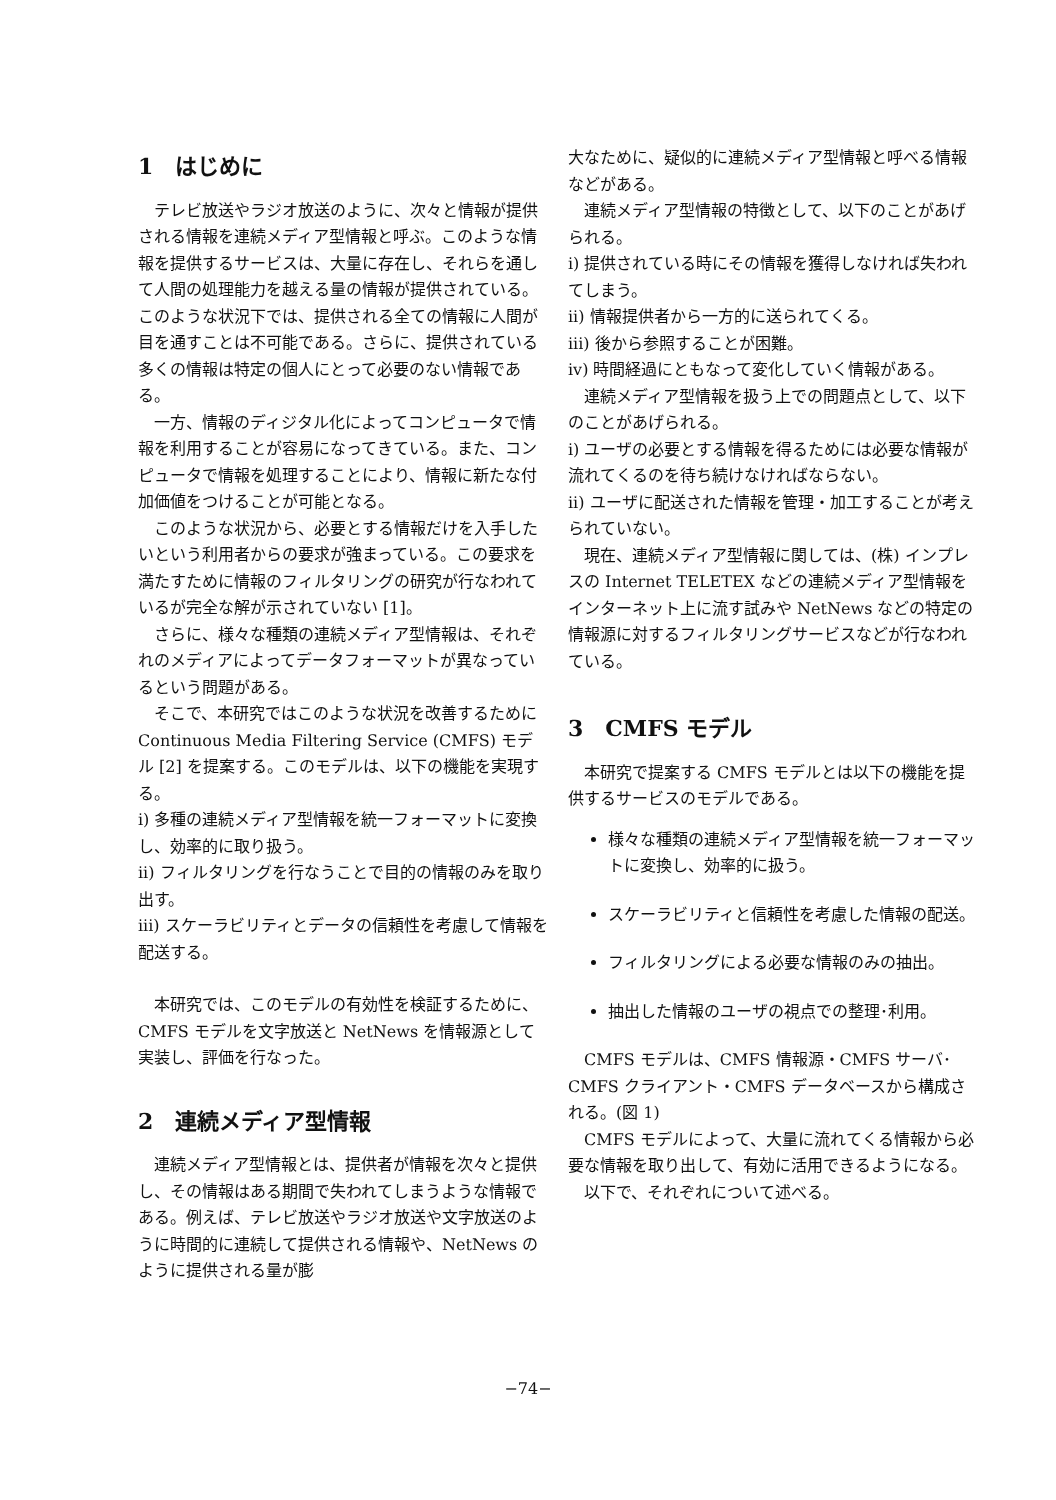1　はじめに
テレビ放送やラジオ放送のように、次々と情報が提供される情報を連続メディア型情報と呼ぶ。このような情報を提供するサービスは、大量に存在し、それらを通して人間の処理能力を越える量の情報が提供されている。このような状況下では、提供される全ての情報に人間が目を通すことは不可能である。さらに、提供されている多くの情報は特定の個人にとって必要のない情報である。
一方、情報のディジタル化によってコンピュータで情報を利用することが容易になってきている。また、コンピュータで情報を処理することにより、情報に新たな付加価値をつけることが可能となる。
このような状況から、必要とする情報だけを入手したいという利用者からの要求が強まっている。この要求を満たすために情報のフィルタリングの研究が行なわれているが完全な解が示されていない [1]。
さらに、様々な種類の連続メディア型情報は、それぞれのメディアによってデータフォーマットが異なっているという問題がある。
そこで、本研究ではこのような状況を改善するために Continuous Media Filtering Service (CMFS) モデル [2] を提案する。このモデルは、以下の機能を実現する。
i) 多種の連続メディア型情報を統一フォーマットに変換し、効率的に取り扱う。
ii) フィルタリングを行なうことで目的の情報のみを取り出す。
iii) スケーラビリティとデータの信頼性を考慮して情報を配送する。
本研究では、このモデルの有効性を検証するために、CMFS モデルを文字放送と NetNews を情報源として実装し、評価を行なった。
2　連続メディア型情報
連続メディア型情報とは、提供者が情報を次々と提供し、その情報はある期間で失われてしまうような情報である。例えば、テレビ放送やラジオ放送や文字放送のように時間的に連続して提供される情報や、NetNews のように提供される量が膨
大なために、疑似的に連続メディア型情報と呼べる情報などがある。
連続メディア型情報の特徴として、以下のことがあげられる。
i) 提供されている時にその情報を獲得しなければ失われてしまう。
ii) 情報提供者から一方的に送られてくる。
iii) 後から参照することが困難。
iv) 時間経過にともなって変化していく情報がある。
連続メディア型情報を扱う上での問題点として、以下のことがあげられる。
i) ユーザの必要とする情報を得るためには必要な情報が流れてくるのを待ち続けなければならない。
ii) ユーザに配送された情報を管理・加工することが考えられていない。
現在、連続メディア型情報に関しては、(株) インプレスの Internet TELETEX などの連続メディア型情報をインターネット上に流す試みや NetNews などの特定の情報源に対するフィルタリングサービスなどが行なわれている。
3　CMFS モデル
本研究で提案する CMFS モデルとは以下の機能を提供するサービスのモデルである。
様々な種類の連続メディア型情報を統一フォーマットに変換し、効率的に扱う。
スケーラビリティと信頼性を考慮した情報の配送。
フィルタリングによる必要な情報のみの抽出。
抽出した情報のユーザの視点での整理･利用。
CMFS モデルは、CMFS 情報源・CMFS サーバ･CMFS クライアント・CMFS データベースから構成される。(図 1)
CMFS モデルによって、大量に流れてくる情報から必要な情報を取り出して、有効に活用できるようになる。
以下で、それぞれについて述べる。
−74−